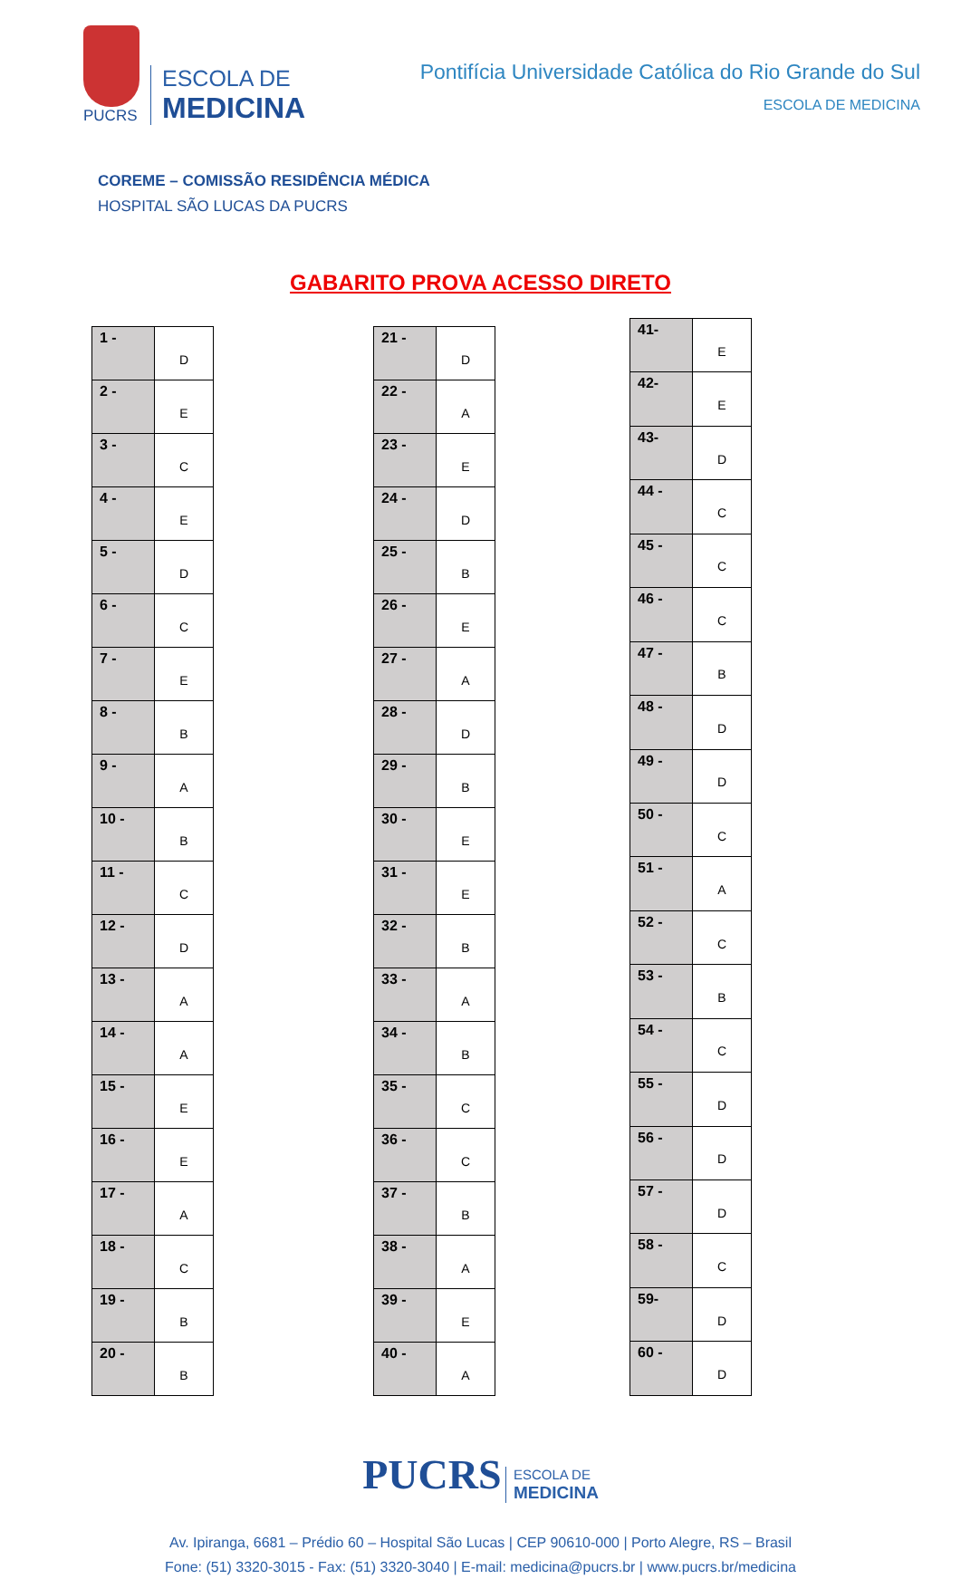PUCRS
ESCOLA DE
MEDICINA
Pontifícia Universidade Católica do Rio Grande do Sul
ESCOLA DE MEDICINA
COREME – COMISSÃO RESIDÊNCIA MÉDICA
HOSPITAL SÃO LUCAS DA PUCRS
GABARITO PROVA ACESSO DIRETO
| 1 - | D |
| 2 - | E |
| 3 - | C |
| 4 - | E |
| 5 - | D |
| 6 - | C |
| 7 - | E |
| 8 - | B |
| 9 - | A |
| 10 - | B |
| 11 - | C |
| 12 - | D |
| 13 - | A |
| 14 - | A |
| 15 - | E |
| 16 - | E |
| 17 - | A |
| 18 - | C |
| 19 - | B |
| 20 - | B |
| 21 - | D |
| 22 - | A |
| 23 - | E |
| 24 - | D |
| 25 - | B |
| 26 - | E |
| 27 - | A |
| 28 - | D |
| 29 - | B |
| 30 - | E |
| 31 - | E |
| 32 - | B |
| 33 - | A |
| 34 - | B |
| 35 - | C |
| 36 - | C |
| 37 - | B |
| 38 - | A |
| 39 - | E |
| 40 - | A |
| 41- | E |
| 42- | E |
| 43- | D |
| 44 - | C |
| 45 - | C |
| 46 - | C |
| 47 - | B |
| 48 - | D |
| 49 - | D |
| 50 - | C |
| 51 - | A |
| 52 - | C |
| 53 - | B |
| 54 - | C |
| 55 - | D |
| 56 - | D |
| 57 - | D |
| 58 - | C |
| 59- | D |
| 60 - | D |
PUCRS ESCOLA DE
MEDICINA
Av. Ipiranga, 6681 – Prédio 60 – Hospital São Lucas | CEP 90610-000 | Porto Alegre, RS – Brasil
Fone: (51) 3320-3015 - Fax: (51) 3320-3040 | E-mail: medicina@pucrs.br | www.pucrs.br/medicina